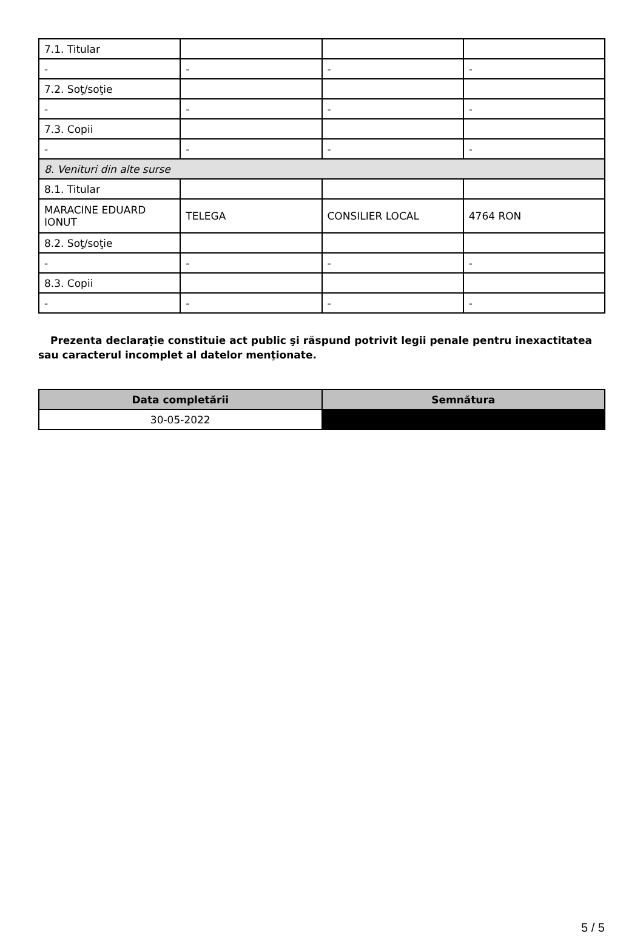| 7.1. Titular | | | |
| - | - | - | - |
| 7.2. Soţ/soţie | | | |
| - | - | - | - |
| 7.3. Copii | | | |
| - | - | - | - |
| 8. Venituri din alte surse | | | |
| 8.1. Titular | | | |
| MARACINE EDUARD IONUT | TELEGA | CONSILIER LOCAL | 4764 RON |
| 8.2. Soţ/soţie | | | |
| - | - | - | - |
| 8.3. Copii | | | |
| - | - | - | - |
Prezenta declaraţie constituie act public şi răspund potrivit legii penale pentru inexactitatea sau caracterul incomplet al datelor menţionate.
| Data completării | Semnătura |
| --- | --- |
| 30-05-2022 | |
5 / 5